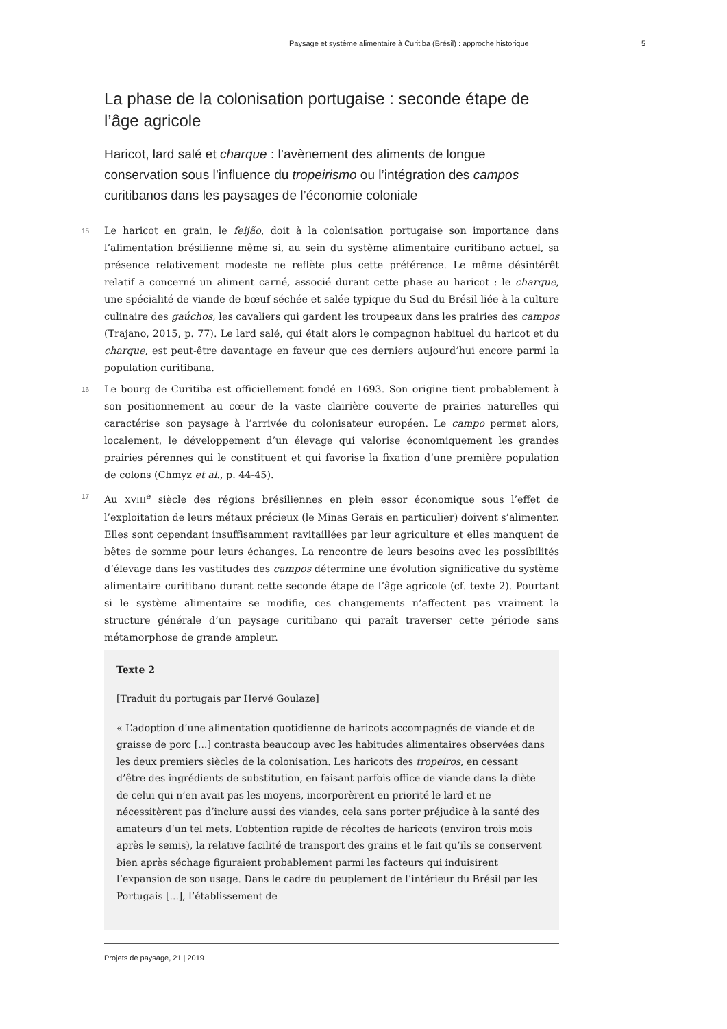Paysage et système alimentaire à Curitiba (Brésil) : approche historique 5
La phase de la colonisation portugaise : seconde étape de l’âge agricole
Haricot, lard salé et charque : l’avènement des aliments de longue conservation sous l’influence du tropeirismo ou l’intégration des campos curitibanos dans les paysages de l’économie coloniale
15 Le haricot en grain, le feijão, doit à la colonisation portugaise son importance dans l’alimentation brésilienne même si, au sein du système alimentaire curitibano actuel, sa présence relativement modeste ne reflète plus cette préférence. Le même désintérêt relatif a concerné un aliment carné, associé durant cette phase au haricot : le charque, une spécialité de viande de bœuf séchée et salée typique du Sud du Brésil liée à la culture culinaire des gaúchos, les cavaliers qui gardent les troupeaux dans les prairies des campos (Trajano, 2015, p. 77). Le lard salé, qui était alors le compagnon habituel du haricot et du charque, est peut-être davantage en faveur que ces derniers aujourd’hui encore parmi la population curitibana.
16 Le bourg de Curitiba est officiellement fondé en 1693. Son origine tient probablement à son positionnement au cœur de la vaste clairière couverte de prairies naturelles qui caractérise son paysage à l’arrivée du colonisateur européen. Le campo permet alors, localement, le développement d’un élevage qui valorise économiquement les grandes prairies pérennes qui le constituent et qui favorise la fixation d’une première population de colons (Chmyz et al., p. 44-45).
17 Au XVIII<sup>e</sup> siècle des régions brésiliennes en plein essor économique sous l’effet de l’exploitation de leurs métaux précieux (le Minas Gerais en particulier) doivent s’alimenter. Elles sont cependant insuffisamment ravitaillées par leur agriculture et elles manquent de bêtes de somme pour leurs échanges. La rencontre de leurs besoins avec les possibilités d’élevage dans les vastitudes des campos détermine une évolution significative du système alimentaire curitibano durant cette seconde étape de l’âge agricole (cf. texte 2). Pourtant si le système alimentaire se modifie, ces changements n’affectent pas vraiment la structure générale d’un paysage curitibano qui paraît traverser cette période sans métamorphose de grande ampleur.
Texte 2
[Traduit du portugais par Hervé Goulaze]
« L’adoption d’une alimentation quotidienne de haricots accompagnés de viande et de graisse de porc [...] contrasta beaucoup avec les habitudes alimentaires observées dans les deux premiers siècles de la colonisation. Les haricots des tropeiros, en cessant d’être des ingrédients de substitution, en faisant parfois office de viande dans la diète de celui qui n’en avait pas les moyens, incorporèrent en priorité le lard et ne nécessitèrent pas d’inclure aussi des viandes, cela sans porter préjudice à la santé des amateurs d’un tel mets. L’obtention rapide de récoltes de haricots (environ trois mois après le semis), la relative facilité de transport des grains et le fait qu’ils se conservent bien après séchage figuraient probablement parmi les facteurs qui induisirent l’expansion de son usage. Dans le cadre du peuplement de l’intérieur du Brésil par les Portugais [...], l’établissement de
Projets de paysage, 21 | 2019